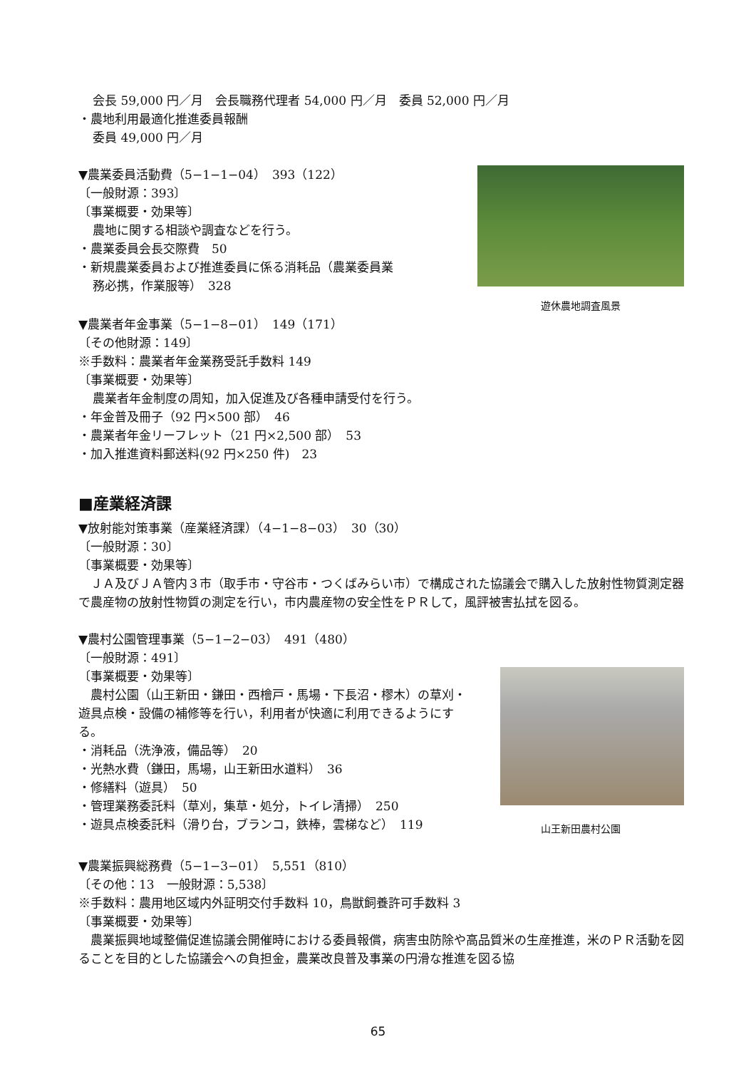会長 59,000 円／月　会長職務代理者 54,000 円／月　委員 52,000 円／月
・農地利用最適化推進委員報酬
委員 49,000 円／月
▼農業委員活動費（5−1−1−04）　393（122）
〔一般財源：393〕
〔事業概要・効果等〕
農地に関する相談や調査などを行う。
・農業委員会長交際費　50
・新規農業委員および推進委員に係る消耗品（農業委員業
務必携，作業服等）　328
遊休農地調査風景
▼農業者年金事業（5−1−8−01）　149（171）
〔その他財源：149〕
※手数料：農業者年金業務受託手数料 149
〔事業概要・効果等〕
農業者年金制度の周知，加入促進及び各種申請受付を行う。
・年金普及冊子（92 円×500 部）　46
・農業者年金リーフレット（21 円×2,500 部）　53
・加入推進資料郵送料(92 円×250 件)　23
■産業経済課
▼放射能対策事業（産業経済課）（4−1−8−03）　30（30）
〔一般財源：30〕
〔事業概要・効果等〕
　ＪＡ及びＪＡ管内３市（取手市・守谷市・つくばみらい市）で構成された協議会で購入した放射性物質測定器で農産物の放射性物質の測定を行い，市内農産物の安全性をＰＲして，風評被害払拭を図る。
▼農村公園管理事業（5−1−2−03）　491（480）
〔一般財源：491〕
〔事業概要・効果等〕
　農村公園（山王新田・鎌田・西檜戸・馬場・下長沼・樛木）の草刈・遊具点検・設備の補修等を行い，利用者が快適に利用できるようにする。
・消耗品（洗浄液，備品等）　20
・光熱水費（鎌田，馬場，山王新田水道料）　36
・修繕料（遊具）　50
・管理業務委託料（草刈，集草・処分，トイレ清掃）　250
・遊具点検委託料（滑り台，ブランコ，鉄棒，雲梯など）　119
山王新田農村公園
▼農業振興総務費（5−1−3−01）　5,551（810）
〔その他：13　一般財源：5,538〕
※手数料：農用地区域内外証明交付手数料 10，鳥獣飼養許可手数料 3
〔事業概要・効果等〕
　農業振興地域整備促進協議会開催時における委員報償，病害虫防除や高品質米の生産推進，米のＰＲ活動を図ることを目的とした協議会への負担金，農業改良普及事業の円滑な推進を図る協
65